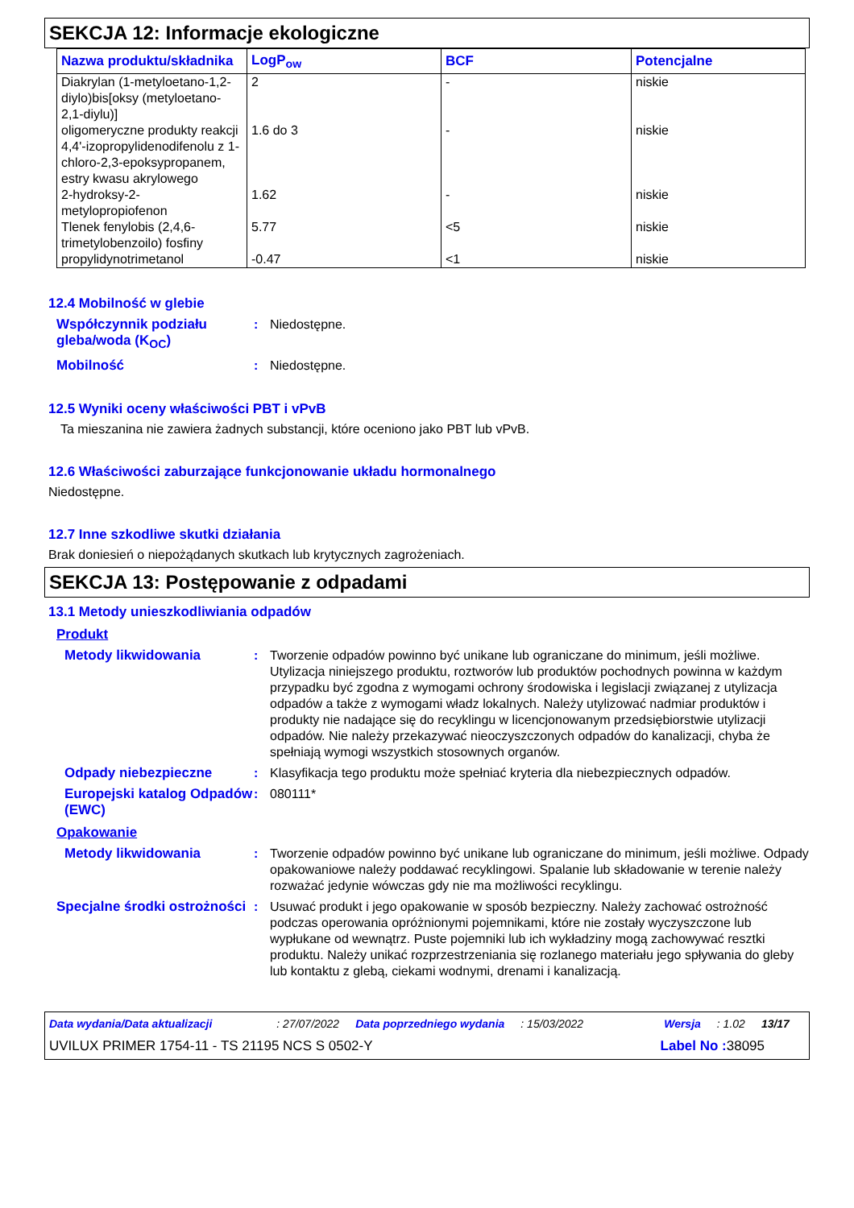SEKCJA 12: Informacje ekologiczne
| Nazwa produktu/składnika | LogP<sub>ow</sub> | BCF | Potencjalne |
| --- | --- | --- | --- |
| Diakrylan (1-metyloetano-1,2-diylo)bis[oksy (metyloetano-2,1-diylu)] | 2 | - | niskie |
| oligomeryczne produkty reakcji 4,4'-izopropylidenodifenolu z 1-chloro-2,3-epoksypropanem, estry kwasu akrylowego | 1.6 do 3 | - | niskie |
| 2-hydroksy-2-metylopropiofenon | 1.62 | - | niskie |
| Tlenek fenylobis (2,4,6-trimetylobenzoilo) fosfiny | 5.77 | <5 | niskie |
| propylidynotrimetanol | -0.47 | <1 | niskie |
12.4 Mobilność w glebie
Współczynnik podziału gleba/woda (K<sub>OC</sub>)
: Niedostępne.
Mobilność : Niedostępne.
12.5 Wyniki oceny właściwości PBT i vPvB
Ta mieszanina nie zawiera żadnych substancji, które oceniono jako PBT lub vPvB.
12.6 Właściwości zaburzające funkcjonowanie układu hormonalnego
Niedostępne.
12.7 Inne szkodliwe skutki działania
Brak doniesień o niepożądanych skutkach lub krytycznych zagrożeniach.
SEKCJA 13: Postępowanie z odpadami
13.1 Metody unieszkodliwiania odpadów
Produkt
Metody likwidowania : Tworzenie odpadów powinno być unikane lub ograniczane do minimum, jeśli możliwe. Utylizacja niniejszego produktu, roztworów lub produktów pochodnych powinna w każdym przypadku być zgodna z wymogami ochrony środowiska i legislacji związanej z utylizacja odpadów a także z wymogami władz lokalnych. Należy utylizować nadmiar produktów i produkty nie nadające się do recyklingu w licencjonowanym przedsiębiorstwie utylizacji odpadów. Nie należy przekazywać nieoczyszczonych odpadów do kanalizacji, chyba że spełniają wymogi wszystkich stosownych organów.
Odpady niebezpieczne : Klasyfikacja tego produktu może spełniać kryteria dla niebezpiecznych odpadów.
Europejski katalog Odpadów (EWC)
: 080111*
Opakowanie
Metody likwidowania : Tworzenie odpadów powinno być unikane lub ograniczane do minimum, jeśli możliwe. Odpady opakowaniowe należy poddawać recyklingowi. Spalanie lub składowanie w terenie należy rozważać jedynie wówczas gdy nie ma możliwości recyklingu.
Specjalne środki ostrożności
: Usuwać produkt i jego opakowanie w sposób bezpieczny. Należy zachować ostrożność podczas operowania opróżnionymi pojemnikami, które nie zostały wyczyszczone lub wypłukane od wewnątrz. Puste pojemniki lub ich wykładziny mogą zachowywać resztki produktu. Należy unikać rozprzestrzeniania się rozlanego materiału jego spływania do gleby lub kontaktu z glebą, ciekami wodnymi, drenami i kanalizacją.
Data wydania/Data aktualizacji: 27/07/2022 Data poprzedniego wydania: 15/03/2022 Wersja: 1.02 13/17
UVILUX PRIMER 1754-11 - TS 21195 NCS S 0502-Y Label No : 38095